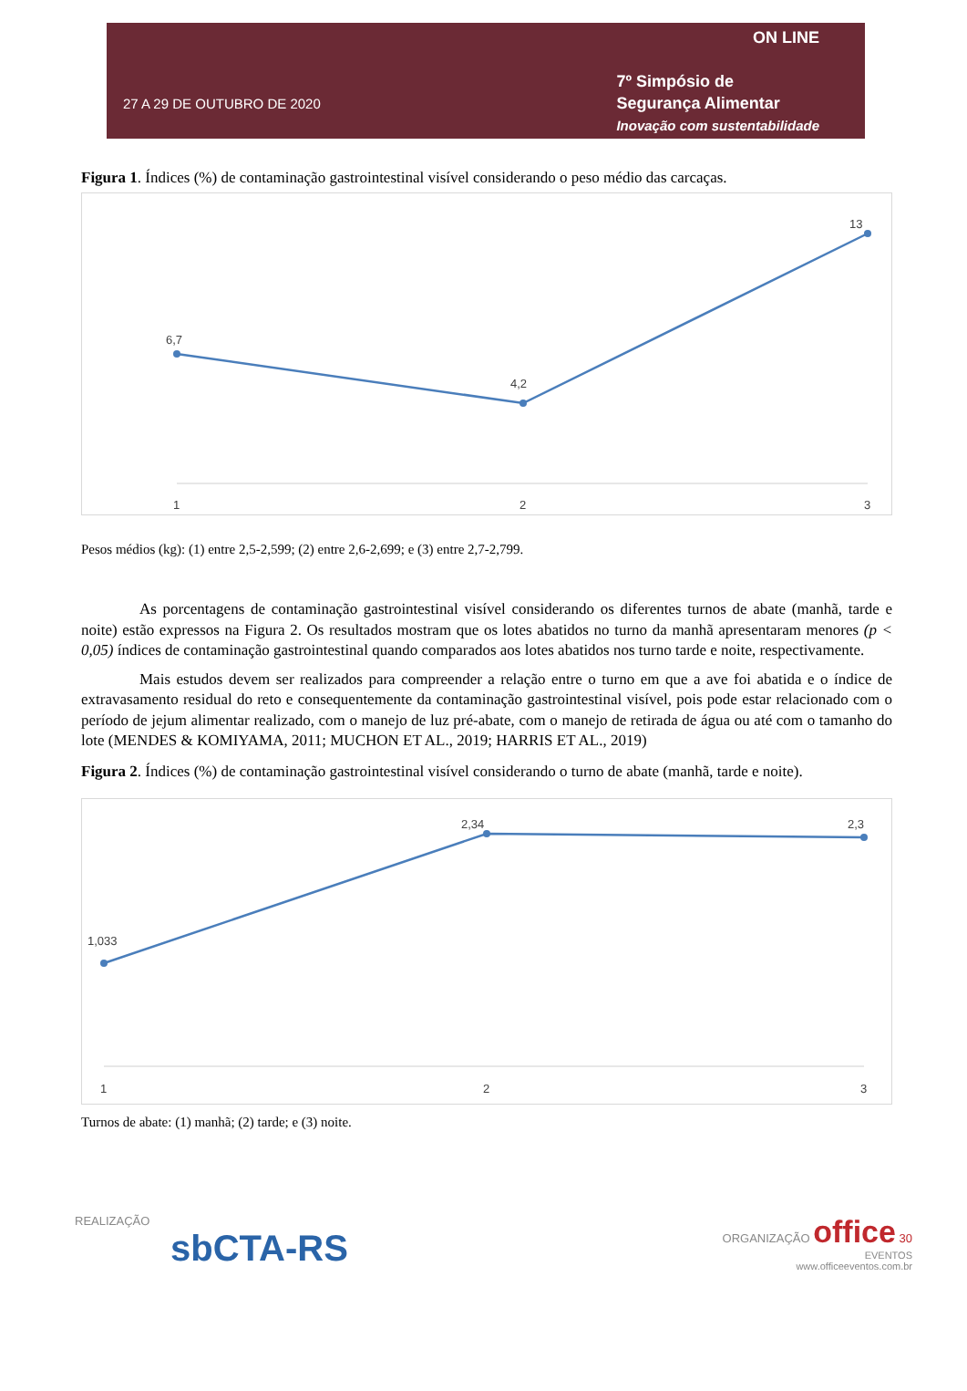27 A 29 DE OUTUBRO DE 2020
ON LINE
7º Simpósio de
Segurança Alimentar
Inovação com sustentabilidade
Figura 1. Índices (%) de contaminação gastrointestinal visível considerando o peso médio das carcaças.
6,7
4,2
13
1
2
3
Pesos médios (kg): (1) entre 2,5-2,599; (2) entre 2,6-2,699; e (3) entre 2,7-2,799.
As porcentagens de contaminação gastrointestinal visível considerando os diferentes turnos de abate (manhã, tarde e noite) estão expressos na Figura 2. Os resultados mostram que os lotes abatidos no turno da manhã apresentaram menores (p < 0,05) índices de contaminação gastrointestinal quando comparados aos lotes abatidos nos turno tarde e noite, respectivamente.
Mais estudos devem ser realizados para compreender a relação entre o turno em que a ave foi abatida e o índice de extravasamento residual do reto e consequentemente da contaminação gastrointestinal visível, pois pode estar relacionado com o período de jejum alimentar realizado, com o manejo de luz pré-abate, com o manejo de retirada de água ou até com o tamanho do lote (MENDES & KOMIYAMA, 2011; MUCHON ET AL., 2019; HARRIS ET AL., 2019)
Figura 2. Índices (%) de contaminação gastrointestinal visível considerando o turno de abate (manhã, tarde e noite).
1,033
2,34
2,3
1
2
3
Turnos de abate: (1) manhã; (2) tarde; e (3) noite.
REALIZAÇÃO
sbCTA-RS
ORGANIZAÇÃO office 30
EVENTOS
www.officeeventos.com.br